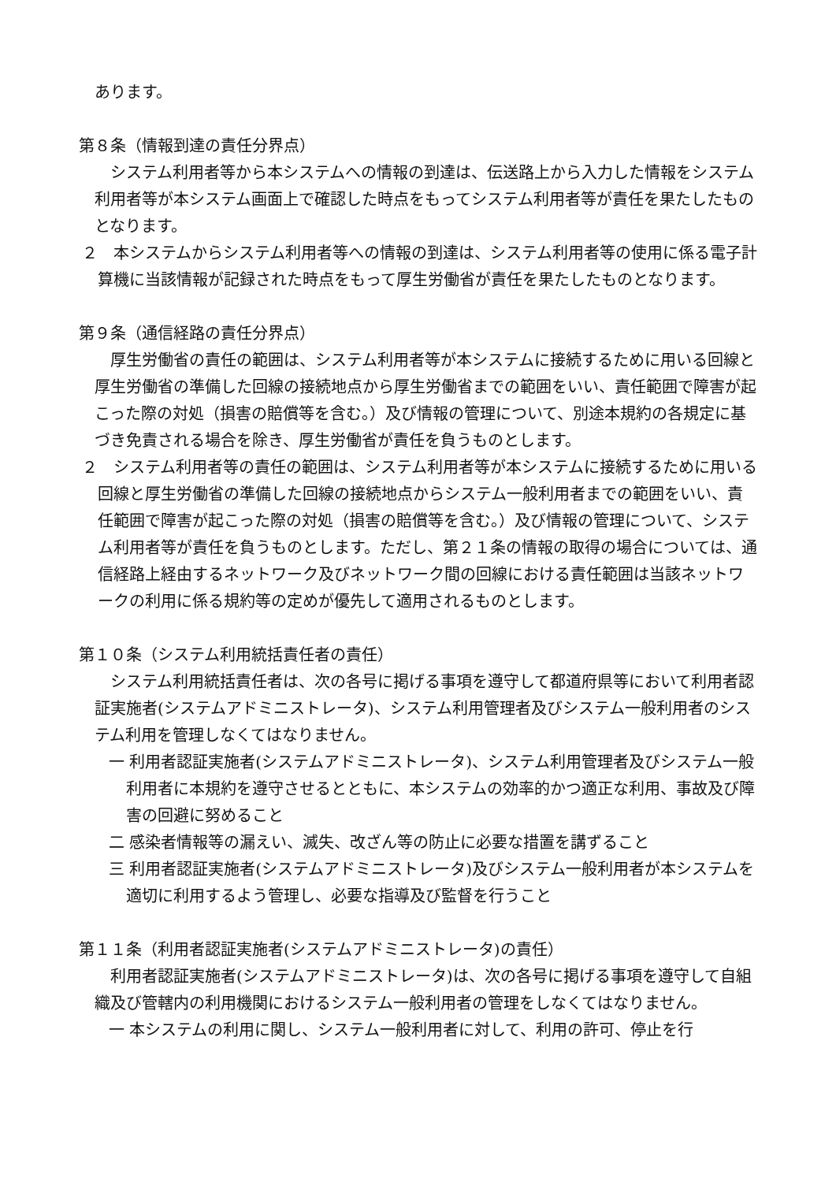あります。
第８条（情報到達の責任分界点）
システム利用者等から本システムへの情報の到達は、伝送路上から入力した情報をシステム利用者等が本システム画面上で確認した時点をもってシステム利用者等が責任を果たしたものとなります。
２　本システムからシステム利用者等への情報の到達は、システム利用者等の使用に係る電子計算機に当該情報が記録された時点をもって厚生労働省が責任を果たしたものとなります。
第９条（通信経路の責任分界点）
厚生労働省の責任の範囲は、システム利用者等が本システムに接続するために用いる回線と厚生労働省の準備した回線の接続地点から厚生労働省までの範囲をいい、責任範囲で障害が起こった際の対処（損害の賠償等を含む。）及び情報の管理について、別途本規約の各規定に基づき免責される場合を除き、厚生労働省が責任を負うものとします。
２　システム利用者等の責任の範囲は、システム利用者等が本システムに接続するために用いる回線と厚生労働省の準備した回線の接続地点からシステム一般利用者までの範囲をいい、責任範囲で障害が起こった際の対処（損害の賠償等を含む。）及び情報の管理について、システム利用者等が責任を負うものとします。ただし、第２１条の情報の取得の場合については、通信経路上経由するネットワーク及びネットワーク間の回線における責任範囲は当該ネットワークの利用に係る規約等の定めが優先して適用されるものとします。
第１０条（システム利用統括責任者の責任）
システム利用統括責任者は、次の各号に掲げる事項を遵守して都道府県等において利用者認証実施者(システムアドミニストレータ)、システム利用管理者及びシステム一般利用者のシステム利用を管理しなくてはなりません。
一 利用者認証実施者(システムアドミニストレータ)、システム利用管理者及びシステム一般利用者に本規約を遵守させるとともに、本システムの効率的かつ適正な利用、事故及び障害の回避に努めること
二 感染者情報等の漏えい、滅失、改ざん等の防止に必要な措置を講ずること
三 利用者認証実施者(システムアドミニストレータ)及びシステム一般利用者が本システムを適切に利用するよう管理し、必要な指導及び監督を行うこと
第１１条（利用者認証実施者(システムアドミニストレータ)の責任）
利用者認証実施者(システムアドミニストレータ)は、次の各号に掲げる事項を遵守して自組織及び管轄内の利用機関におけるシステム一般利用者の管理をしなくてはなりません。
一 本システムの利用に関し、システム一般利用者に対して、利用の許可、停止を行